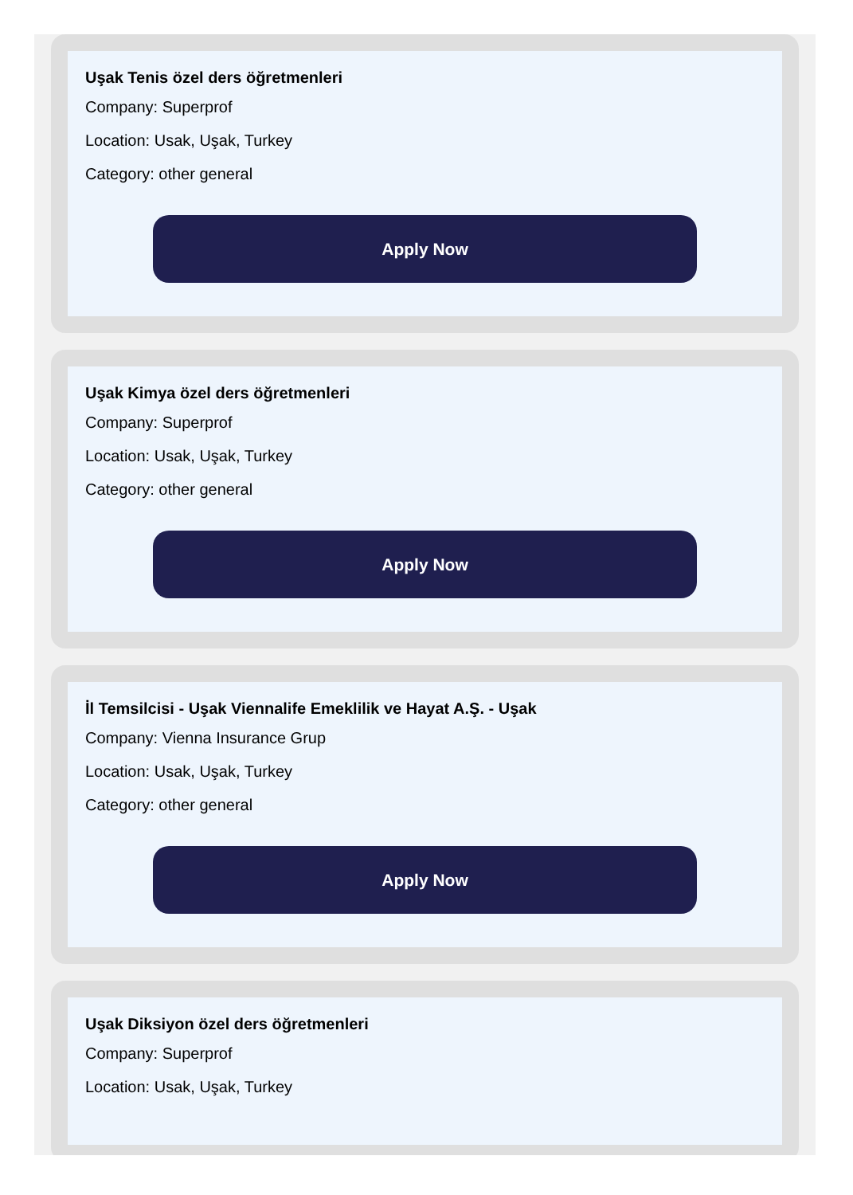Uşak Tenis özel ders öğretmenleri
Company: Superprof
Location: Usak, Uşak, Turkey
Category: other general
Apply Now
Uşak Kimya özel ders öğretmenleri
Company: Superprof
Location: Usak, Uşak, Turkey
Category: other general
Apply Now
İl Temsilcisi - Uşak Viennalife Emeklilik ve Hayat A.Ş. - Uşak
Company: Vienna Insurance Grup
Location: Usak, Uşak, Turkey
Category: other general
Apply Now
Uşak Diksiyon özel ders öğretmenleri
Company: Superprof
Location: Usak, Uşak, Turkey